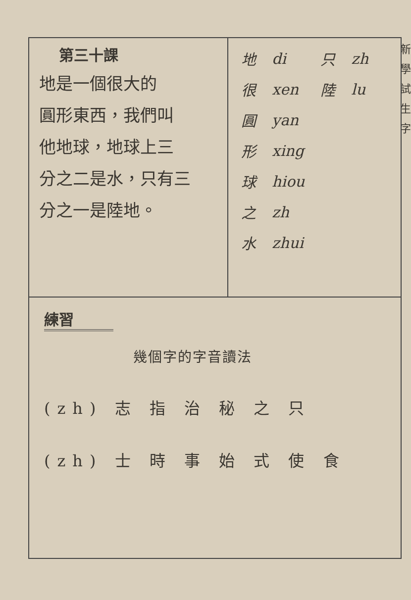新學試生字
第三十課
地是一個很大的
圓形東西，我們叫
他地球，地球上三
分之二是水，只有三
分之一是陸地。
| 地 | di | 只 | zh |
| 很 | xen | 陸 | lu |
| 圓 | yan | | |
| 形 | xing | | |
| 球 | hiou | | |
| 之 | zh | | |
| 水 | zhui | | |
練習
幾個字的字音讀法
(zh) 志 指 治 秘 之 只
(zh) 士 時 事 始 式 使 食